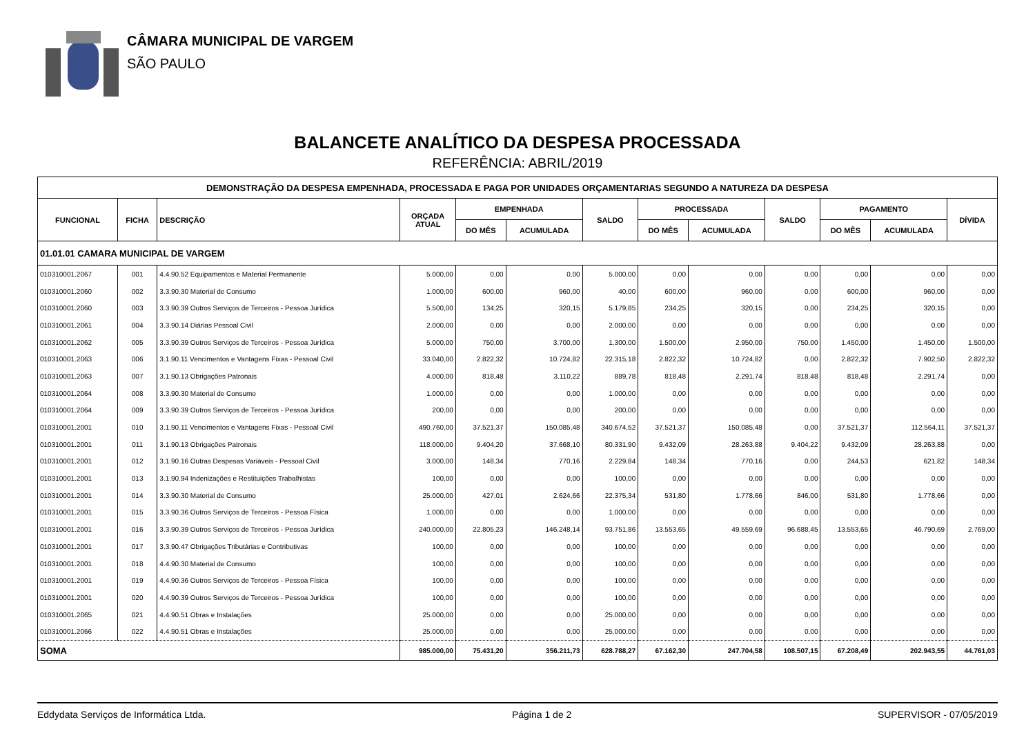CÂMARA MUNICIPAL DE VARGEM
SÃO PAULO
BALANCETE ANALÍTICO DA DESPESA PROCESSADA
REFERÊNCIA: ABRIL/2019
| DEMONSTRAÇÃO DA DESPESA EMPENHADA, PROCESSADA E PAGA POR UNIDADES ORÇAMENTARIAS SEGUNDO A NATUREZA DA DESPESA | | | | | | | | | | | | |
| --- | --- | --- | --- | --- | --- | --- | --- | --- | --- | --- | --- | --- |
| FUNCIONAL | FICHA | DESCRIÇÃO | ORÇADA ATUAL | EMPENHADA | | SALDO | PROCESSADA | | SALDO | PAGAMENTO | | DÍVIDA |
| | | | | DO MÊS | ACUMULADA | | DO MÊS | ACUMULADA | | DO MÊS | ACUMULADA | |
| 01.01.01 CAMARA MUNICIPAL DE VARGEM | | | | | | | | | | | | |
| 010310001.2067 | 001 | 4.4.90.52 Equipamentos e Material Permanente | 5.000,00 | 0,00 | 0,00 | 5.000,00 | 0,00 | 0,00 | 0,00 | 0,00 | 0,00 | 0,00 |
| 010310001.2060 | 002 | 3.3.90.30 Material de Consumo | 1.000,00 | 600,00 | 960,00 | 40,00 | 600,00 | 960,00 | 0,00 | 600,00 | 960,00 | 0,00 |
| 010310001.2060 | 003 | 3.3.90.39 Outros Serviços de Terceiros - Pessoa Jurídica | 5.500,00 | 134,25 | 320,15 | 5.179,85 | 234,25 | 320,15 | 0,00 | 234,25 | 320,15 | 0,00 |
| 010310001.2061 | 004 | 3.3.90.14 Diárias Pessoal Civil | 2.000,00 | 0,00 | 0,00 | 2.000,00 | 0,00 | 0,00 | 0,00 | 0,00 | 0,00 | 0,00 |
| 010310001.2062 | 005 | 3.3.90.39 Outros Serviços de Terceiros - Pessoa Jurídica | 5.000,00 | 750,00 | 3.700,00 | 1.300,00 | 1.500,00 | 2.950,00 | 750,00 | 1.450,00 | 1.450,00 | 1.500,00 |
| 010310001.2063 | 006 | 3.1.90.11 Vencimentos e Vantagens Fixas - Pessoal Civil | 33.040,00 | 2.822,32 | 10.724,82 | 22.315,18 | 2.822,32 | 10.724,82 | 0,00 | 2.822,32 | 7.902,50 | 2.822,32 |
| 010310001.2063 | 007 | 3.1.90.13 Obrigações Patronais | 4.000,00 | 818,48 | 3.110,22 | 889,78 | 818,48 | 2.291,74 | 818,48 | 818,48 | 2.291,74 | 0,00 |
| 010310001.2064 | 008 | 3.3.90.30 Material de Consumo | 1.000,00 | 0,00 | 0,00 | 1.000,00 | 0,00 | 0,00 | 0,00 | 0,00 | 0,00 | 0,00 |
| 010310001.2064 | 009 | 3.3.90.39 Outros Serviços de Terceiros - Pessoa Jurídica | 200,00 | 0,00 | 0,00 | 200,00 | 0,00 | 0,00 | 0,00 | 0,00 | 0,00 | 0,00 |
| 010310001.2001 | 010 | 3.1.90.11 Vencimentos e Vantagens Fixas - Pessoal Civil | 490.760,00 | 37.521,37 | 150.085,48 | 340.674,52 | 37.521,37 | 150.085,48 | 0,00 | 37.521,37 | 112.564,11 | 37.521,37 |
| 010310001.2001 | 011 | 3.1.90.13 Obrigações Patronais | 118.000,00 | 9.404,20 | 37.668,10 | 80.331,90 | 9.432,09 | 28.263,88 | 9.404,22 | 9.432,09 | 28.263,88 | 0,00 |
| 010310001.2001 | 012 | 3.1.90.16 Outras Despesas Variáveis - Pessoal Civil | 3.000,00 | 148,34 | 770,16 | 2.229,84 | 148,34 | 770,16 | 0,00 | 244,53 | 621,82 | 148,34 |
| 010310001.2001 | 013 | 3.1.90.94 Indenizações e Restituições Trabalhistas | 100,00 | 0,00 | 0,00 | 100,00 | 0,00 | 0,00 | 0,00 | 0,00 | 0,00 | 0,00 |
| 010310001.2001 | 014 | 3.3.90.30 Material de Consumo | 25.000,00 | 427,01 | 2.624,66 | 22.375,34 | 531,80 | 1.778,66 | 846,00 | 531,80 | 1.778,66 | 0,00 |
| 010310001.2001 | 015 | 3.3.90.36 Outros Serviços de Terceiros - Pessoa Física | 1.000,00 | 0,00 | 0,00 | 1.000,00 | 0,00 | 0,00 | 0,00 | 0,00 | 0,00 | 0,00 |
| 010310001.2001 | 016 | 3.3.90.39 Outros Serviços de Terceiros - Pessoa Jurídica | 240.000,00 | 22.805,23 | 146.248,14 | 93.751,86 | 13.553,65 | 49.559,69 | 96.688,45 | 13.553,65 | 46.790,69 | 2.769,00 |
| 010310001.2001 | 017 | 3.3.90.47 Obrigações Tributárias e Contributivas | 100,00 | 0,00 | 0,00 | 100,00 | 0,00 | 0,00 | 0,00 | 0,00 | 0,00 | 0,00 |
| 010310001.2001 | 018 | 4.4.90.30 Material de Consumo | 100,00 | 0,00 | 0,00 | 100,00 | 0,00 | 0,00 | 0,00 | 0,00 | 0,00 | 0,00 |
| 010310001.2001 | 019 | 4.4.90.36 Outros Serviços de Terceiros - Pessoa Física | 100,00 | 0,00 | 0,00 | 100,00 | 0,00 | 0,00 | 0,00 | 0,00 | 0,00 | 0,00 |
| 010310001.2001 | 020 | 4.4.90.39 Outros Serviços de Terceiros - Pessoa Jurídica | 100,00 | 0,00 | 0,00 | 100,00 | 0,00 | 0,00 | 0,00 | 0,00 | 0,00 | 0,00 |
| 010310001.2065 | 021 | 4.4.90.51 Obras e Instalações | 25.000,00 | 0,00 | 0,00 | 25.000,00 | 0,00 | 0,00 | 0,00 | 0,00 | 0,00 | 0,00 |
| 010310001.2066 | 022 | 4.4.90.51 Obras e Instalações | 25.000,00 | 0,00 | 0,00 | 25.000,00 | 0,00 | 0,00 | 0,00 | 0,00 | 0,00 | 0,00 |
| SOMA | | | 985.000,00 | 75.431,20 | 356.211,73 | 628.788,27 | 67.162,30 | 247.704,58 | 108.507,15 | 67.208,49 | 202.943,55 | 44.761,03 |
Eddydata Serviços de Informática Ltda. Página 1 de 2 SUPERVISOR - 07/05/2019